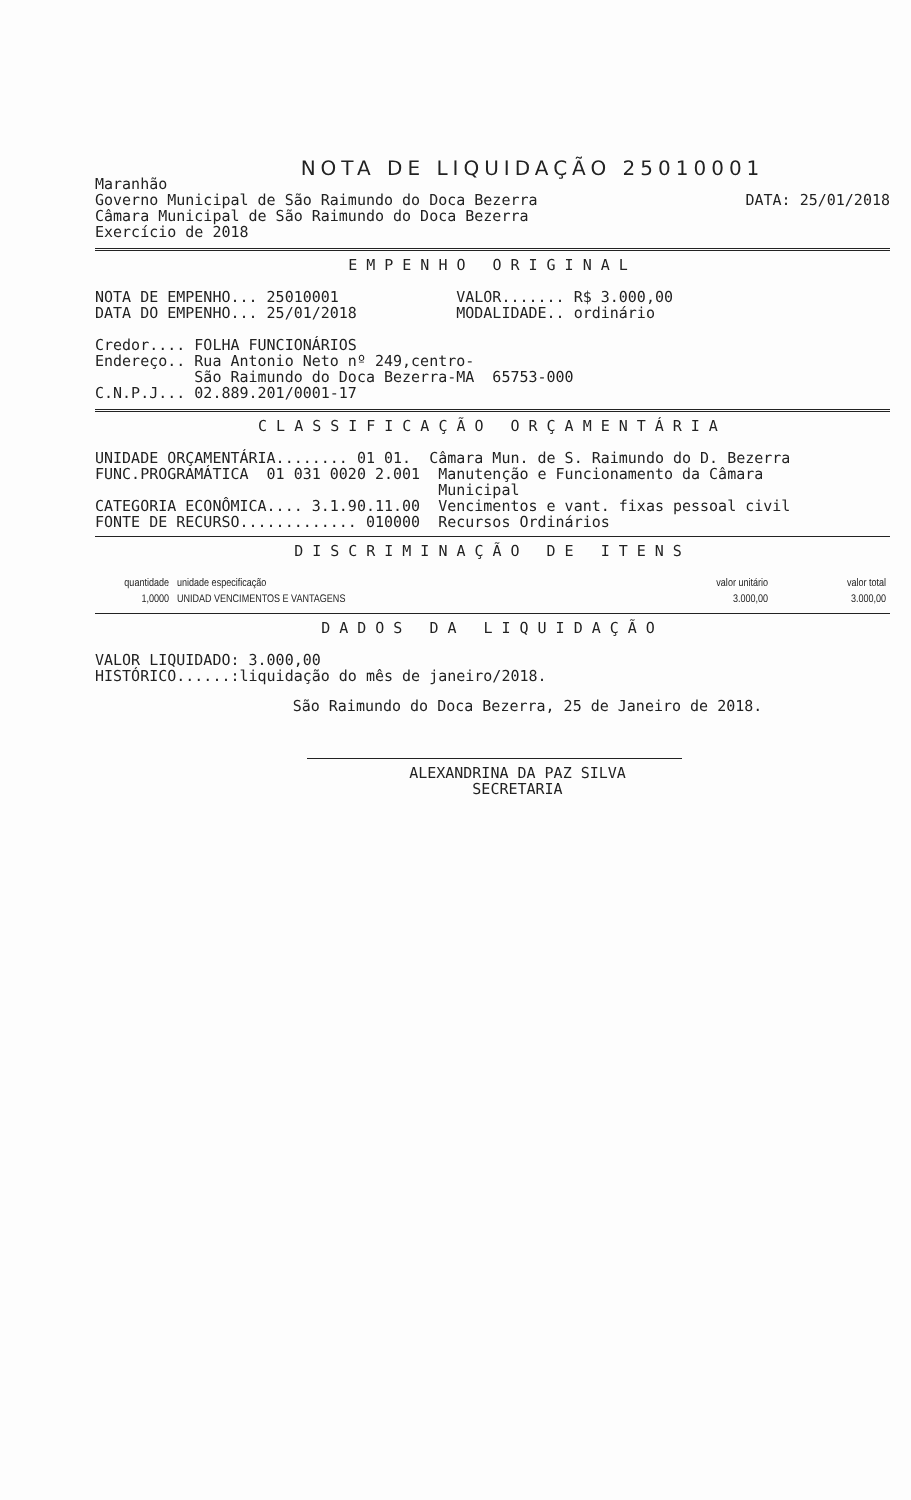NOTA DE LIQUIDAÇÃO 25010001
Maranhão
Governo Municipal de São Raimundo do Doca Bezerra DATA: 25/01/2018
Câmara Municipal de São Raimundo do Doca Bezerra
Exercício de 2018
EMPENHO ORIGINAL
NOTA DE EMPENHO... 25010001             VALOR....... R$ 3.000,00
DATA DO EMPENHO... 25/01/2018           MODALIDADE.. ordinário

Credor.... FOLHA FUNCIONÁRIOS
Endereço.. Rua Antonio Neto nº 249,centro-
           São Raimundo do Doca Bezerra-MA  65753-000
C.N.P.J... 02.889.201/0001-17
CLASSIFICAÇÃO ORÇAMENTÁRIA
UNIDADE ORÇAMENTÁRIA........ 01 01.  Câmara Mun. de S. Raimundo do D. Bezerra
FUNC.PROGRAMÁTICA  01 031 0020 2.001  Manutenção e Funcionamento da Câmara
                                      Municipal
CATEGORIA ECONÔMICA.... 3.1.90.11.00  Vencimentos e vant. fixas pessoal civil
FONTE DE RECURSO............. 010000  Recursos Ordinários
DISCRIMINAÇÃO DE ITENS
| quantidade | unidade especificação | valor unitário | valor total |
| 1,0000 | UNIDAD VENCIMENTOS E VANTAGENS | 3.000,00 | 3.000,00 |
DADOS DA LIQUIDAÇÃO
VALOR LIQUIDADO: 3.000,00
HISTÓRICO......:liquidação do mês de janeiro/2018.
São Raimundo do Doca Bezerra, 25 de Janeiro de 2018.
ALEXANDRINA DA PAZ SILVA
SECRETARIA